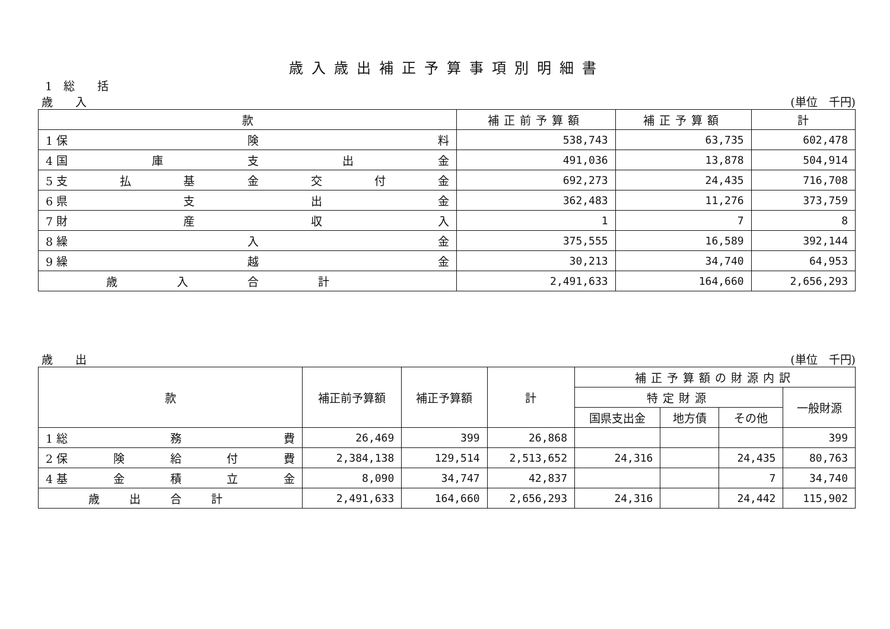歳入歳出補正予算事項別明細書
1　総　　括
歳　　入 (単位　千円)
| 款 | 補正前予算額 | 補正予算額 | 計 |
| --- | --- | --- | --- |
| 1 保 険 料 | 538,743 | 63,735 | 602,478 |
| 4 国 庫 支 出 金 | 491,036 | 13,878 | 504,914 |
| 5 支 払 基 金 交 付 金 | 692,273 | 24,435 | 716,708 |
| 6 県 支 出 金 | 362,483 | 11,276 | 373,759 |
| 7 財 産 収 入 | 1 | 7 | 8 |
| 8 繰 入 金 | 375,555 | 16,589 | 392,144 |
| 9 繰 越 金 | 30,213 | 34,740 | 64,953 |
| 歳入合計 | 2,491,633 | 164,660 | 2,656,293 |
歳　　出 (単位　千円)
| 款 | 補正前予算額 | 補正予算額 | 計 | 補正予算額の財源内訳 | | | |
| --- | --- | --- | --- | --- | --- | --- | --- |
| | | | | 特定財源 | | | 一般財源 |
| | | | | 国県支出金 | 地方債 | その他 | |
| 1 総 務 費 | 26,469 | 399 | 26,868 | | | | 399 |
| 2 保 険 給 付 費 | 2,384,138 | 129,514 | 2,513,652 | 24,316 | | 24,435 | 80,763 |
| 4 基 金 積 立 金 | 8,090 | 34,747 | 42,837 | | | 7 | 34,740 |
| 歳出合計 | 2,491,633 | 164,660 | 2,656,293 | 24,316 | | 24,442 | 115,902 |